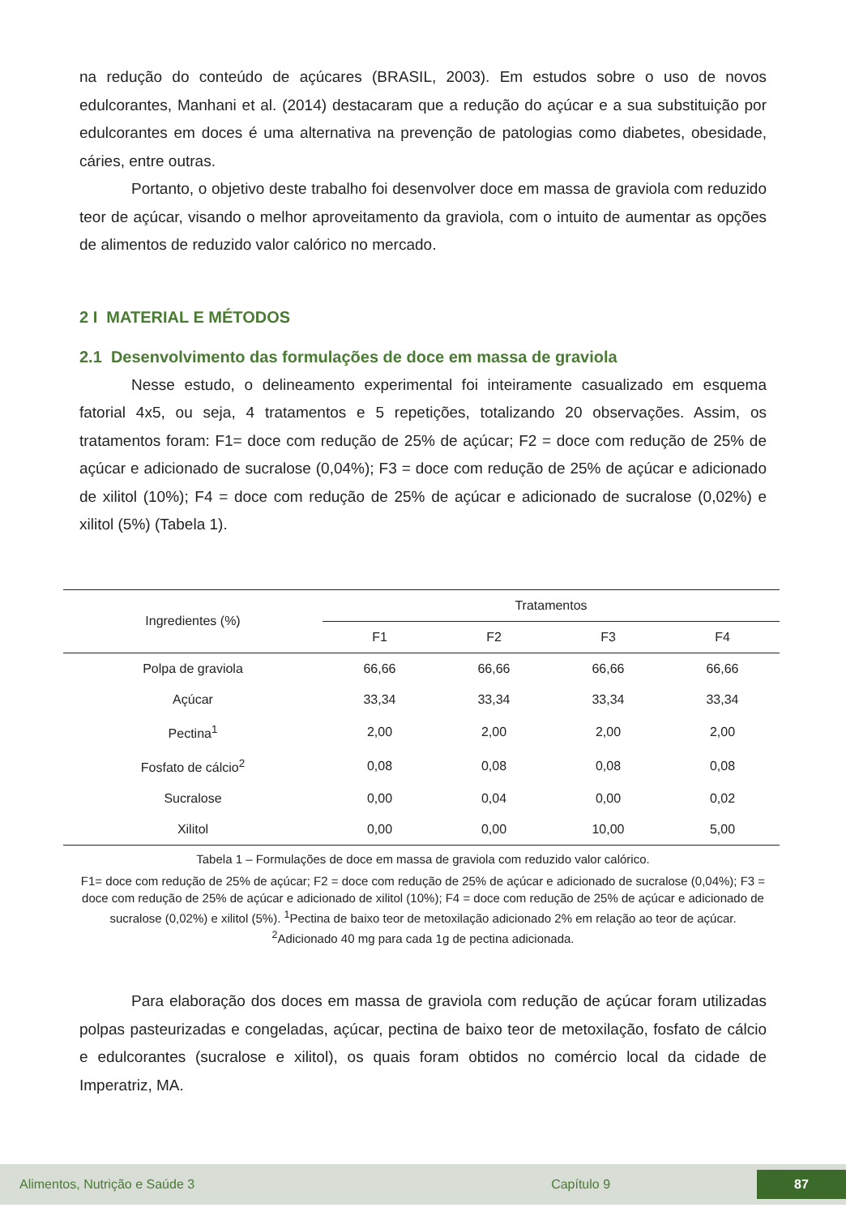na redução do conteúdo de açúcares (BRASIL, 2003). Em estudos sobre o uso de novos edulcorantes, Manhani et al. (2014) destacaram que a redução do açúcar e a sua substituição por edulcorantes em doces é uma alternativa na prevenção de patologias como diabetes, obesidade, cáries, entre outras.
Portanto, o objetivo deste trabalho foi desenvolver doce em massa de graviola com reduzido teor de açúcar, visando o melhor aproveitamento da graviola, com o intuito de aumentar as opções de alimentos de reduzido valor calórico no mercado.
2 I MATERIAL E MÉTODOS
2.1 Desenvolvimento das formulações de doce em massa de graviola
Nesse estudo, o delineamento experimental foi inteiramente casualizado em esquema fatorial 4x5, ou seja, 4 tratamentos e 5 repetições, totalizando 20 observações. Assim, os tratamentos foram: F1= doce com redução de 25% de açúcar; F2 = doce com redução de 25% de açúcar e adicionado de sucralose (0,04%); F3 = doce com redução de 25% de açúcar e adicionado de xilitol (10%); F4 = doce com redução de 25% de açúcar e adicionado de sucralose (0,02%) e xilitol (5%) (Tabela 1).
| Ingredientes (%) | Tratamentos | | | |
| --- | --- | --- | --- | --- |
| | F1 | F2 | F3 | F4 |
| Polpa de graviola | 66,66 | 66,66 | 66,66 | 66,66 |
| Açúcar | 33,34 | 33,34 | 33,34 | 33,34 |
| Pectina<sup>1</sup> | 2,00 | 2,00 | 2,00 | 2,00 |
| Fosfato de cálcio<sup>2</sup> | 0,08 | 0,08 | 0,08 | 0,08 |
| Sucralose | 0,00 | 0,04 | 0,00 | 0,02 |
| Xilitol | 0,00 | 0,00 | 10,00 | 5,00 |
Tabela 1 – Formulações de doce em massa de graviola com reduzido valor calórico.
F1= doce com redução de 25% de açúcar; F2 = doce com redução de 25% de açúcar e adicionado de sucralose (0,04%); F3 = doce com redução de 25% de açúcar e adicionado de xilitol (10%); F4 = doce com redução de 25% de açúcar e adicionado de sucralose (0,02%) e xilitol (5%). <sup>1</sup>Pectina de baixo teor de metoxilação adicionado 2% em relação ao teor de açúcar. <sup>2</sup>Adicionado 40 mg para cada 1g de pectina adicionada.
Para elaboração dos doces em massa de graviola com redução de açúcar foram utilizadas polpas pasteurizadas e congeladas, açúcar, pectina de baixo teor de metoxilação, fosfato de cálcio e edulcorantes (sucralose e xilitol), os quais foram obtidos no comércio local da cidade de Imperatriz, MA.
Alimentos, Nutrição e Saúde 3 Capítulo 9 87